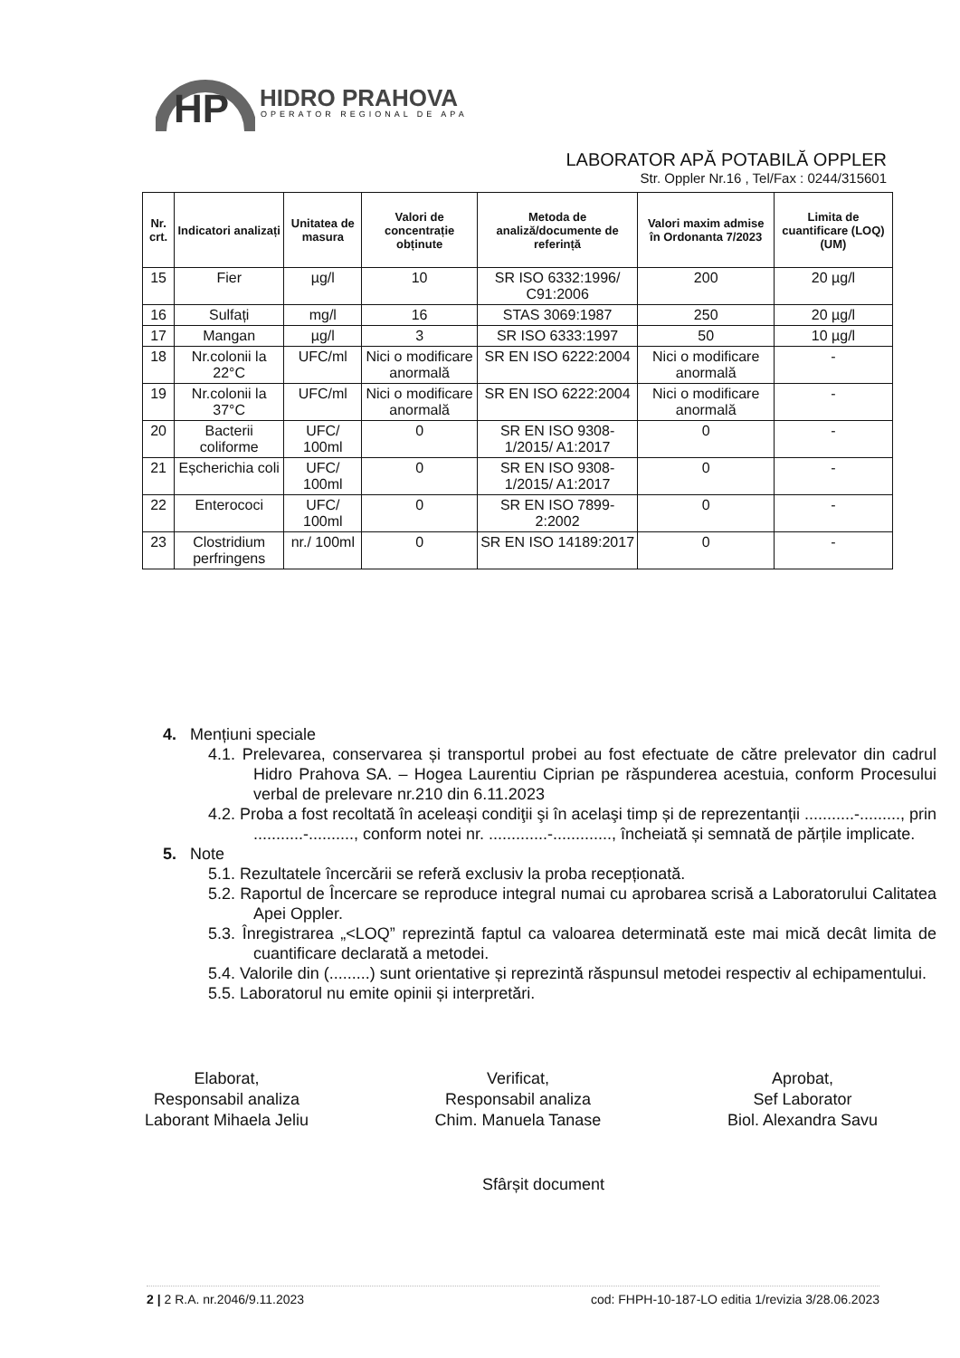HP
HIDRO PRAHOVA
OPERATOR REGIONAL DE APA
LABORATOR APĂ POTABILĂ OPPLER
Str. Oppler Nr.16 , Tel/Fax : 0244/315601
| Nr. crt. | Indicatori analizați | Unitatea de masura | Valori de concentrație obținute | Metoda de analiză/documente de referință | Valori maxim admise în Ordonanta 7/2023 | Limita de cuantificare (LOQ) (UM) |
| --- | --- | --- | --- | --- | --- | --- |
| 15 | Fier | µg/l | 10 | SR ISO 6332:1996/ C91:2006 | 200 | 20 µg/l |
| 16 | Sulfați | mg/l | 16 | STAS 3069:1987 | 250 | 20 µg/l |
| 17 | Mangan | µg/l | 3 | SR ISO 6333:1997 | 50 | 10 µg/l |
| 18 | Nr.colonii la 22°C | UFC/ml | Nici o modificare anormală | SR EN ISO 6222:2004 | Nici o modificare anormală | - |
| 19 | Nr.colonii la 37°C | UFC/ml | Nici o modificare anormală | SR EN ISO 6222:2004 | Nici o modificare anormală | - |
| 20 | Bacterii coliforme | UFC/ 100ml | 0 | SR EN ISO 9308-1/2015/ A1:2017 | 0 | - |
| 21 | Eșcherichia coli | UFC/ 100ml | 0 | SR EN ISO 9308-1/2015/ A1:2017 | 0 | - |
| 22 | Enterococi | UFC/ 100ml | 0 | SR EN ISO 7899-2:2002 | 0 | - |
| 23 | Clostridium perfringens | nr./ 100ml | 0 | SR EN ISO 14189:2017 | 0 | - |
4. Mențiuni speciale
4.1. Prelevarea, conservarea și transportul probei au fost efectuate de către prelevator din cadrul Hidro Prahova SA. – Hogea Laurentiu Ciprian pe răspunderea acestuia, conform Procesului verbal de prelevare nr.210 din 6.11.2023
4.2. Proba a fost recoltată în aceleași condiţii şi în acelaşi timp și de reprezentanții ...........-........., prin ...........-.........., conform notei nr. .............-............., încheiată și semnată de părțile implicate.
5. Note
5.1. Rezultatele încercării se referă exclusiv la proba recepționată.
5.2. Raportul de Încercare se reproduce integral numai cu aprobarea scrisă a Laboratorului Calitatea Apei Oppler.
5.3. Înregistrarea „<LOQ” reprezintă faptul ca valoarea determinată este mai mică decât limita de cuantificare declarată a metodei.
5.4. Valorile din (.........) sunt orientative și reprezintă răspunsul metodei respectiv al echipamentului.
5.5. Laboratorul nu emite opinii și interpretări.
Elaborat,
Responsabil analiza
Laborant Mihaela Jeliu
Verificat,
Responsabil analiza
Chim. Manuela Tanase
Aprobat,
Sef Laborator
Biol. Alexandra Savu
Sfârșit document
2 | 2 R.A. nr.2046/9.11.2023 cod: FHPH-10-187-LO editia 1/revizia 3/28.06.2023